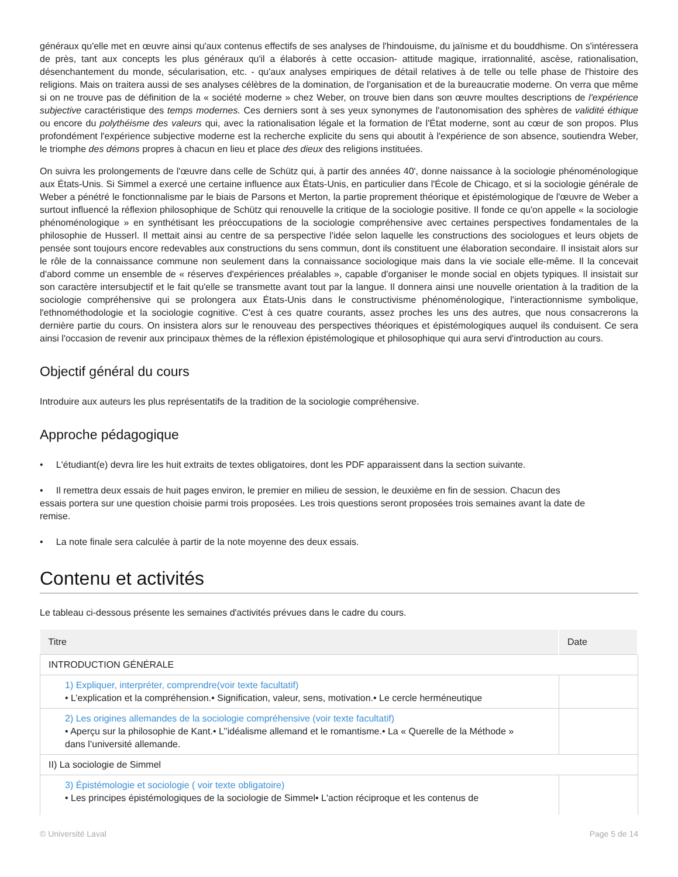généraux qu'elle met en œuvre ainsi qu'aux contenus effectifs de ses analyses de l'hindouisme, du jaïnisme et du bouddhisme. On s'intéressera de près, tant aux concepts les plus généraux qu'il a élaborés à cette occasion- attitude magique, irrationnalité, ascèse, rationalisation, désenchantement du monde, sécularisation, etc. - qu'aux analyses empiriques de détail relatives à de telle ou telle phase de l'histoire des religions. Mais on traitera aussi de ses analyses célèbres de la domination, de l'organisation et de la bureaucratie moderne. On verra que même si on ne trouve pas de définition de la « société moderne » chez Weber, on trouve bien dans son œuvre moultes descriptions de l'expérience subjective caractéristique des temps modernes. Ces derniers sont à ses yeux synonymes de l'autonomisation des sphères de validité éthique ou encore du polythéisme des valeurs qui, avec la rationalisation légale et la formation de l'État moderne, sont au cœur de son propos. Plus profondément l'expérience subjective moderne est la recherche explicite du sens qui aboutit à l'expérience de son absence, soutiendra Weber, le triomphe des démons propres à chacun en lieu et place des dieux des religions instituées.
On suivra les prolongements de l'œuvre dans celle de Schütz qui, à partir des années 40', donne naissance à la sociologie phénoménologique aux États-Unis. Si Simmel a exercé une certaine influence aux États-Unis, en particulier dans l'École de Chicago, et si la sociologie générale de Weber a pénétré le fonctionnalisme par le biais de Parsons et Merton, la partie proprement théorique et épistémologique de l'œuvre de Weber a surtout influencé la réflexion philosophique de Schütz qui renouvelle la critique de la sociologie positive. Il fonde ce qu'on appelle « la sociologie phénoménologique » en synthétisant les préoccupations de la sociologie compréhensive avec certaines perspectives fondamentales de la philosophie de Husserl. Il mettait ainsi au centre de sa perspective l'idée selon laquelle les constructions des sociologues et leurs objets de pensée sont toujours encore redevables aux constructions du sens commun, dont ils constituent une élaboration secondaire. Il insistait alors sur le rôle de la connaissance commune non seulement dans la connaissance sociologique mais dans la vie sociale elle-même. Il la concevait d'abord comme un ensemble de « réserves d'expériences préalables », capable d'organiser le monde social en objets typiques. Il insistait sur son caractère intersubjectif et le fait qu'elle se transmette avant tout par la langue. Il donnera ainsi une nouvelle orientation à la tradition de la sociologie compréhensive qui se prolongera aux États-Unis dans le constructivisme phénoménologique, l'interactionnisme symbolique, l'ethnométhodologie et la sociologie cognitive. C'est à ces quatre courants, assez proches les uns des autres, que nous consacrerons la dernière partie du cours. On insistera alors sur le renouveau des perspectives théoriques et épistémologiques auquel ils conduisent. Ce sera ainsi l'occasion de revenir aux principaux thèmes de la réflexion épistémologique et philosophique qui aura servi d'introduction au cours.
Objectif général du cours
Introduire aux auteurs les plus représentatifs de la tradition de la sociologie compréhensive.
Approche pédagogique
• L'étudiant(e) devra lire les huit extraits de textes obligatoires, dont les PDF apparaissent dans la section suivante.
• Il remettra deux essais de huit pages environ, le premier en milieu de session, le deuxième en fin de session. Chacun des
essais portera sur une question choisie parmi trois proposées. Les trois questions seront proposées trois semaines avant la date de
remise.
• La note finale sera calculée à partir de la note moyenne des deux essais.
Contenu et activités
Le tableau ci-dessous présente les semaines d'activités prévues dans le cadre du cours.
| Titre | Date |
| --- | --- |
| INTRODUCTION GÉNÉRALE | |
| 1) Expliquer, interpréter, comprendre(voir texte facultatif) • L’explication et la compréhension.• Signification, valeur, sens, motivation.• Le cercle herméneutique | |
| 2) Les origines allemandes de la sociologie compréhensive (voir texte facultatif) • Aperçu sur la philosophie de Kant.• L’’idéalisme allemand et le romantisme.• La « Querelle de la Méthode » dans l’université allemande. | |
| II) La sociologie de Simmel | |
| 3) Épistémologie et sociologie ( voir texte obligatoire) • Les principes épistémologiques de la sociologie de Simmel• L'action réciproque et les contenus de | |
© Université Laval Page 5 de 14